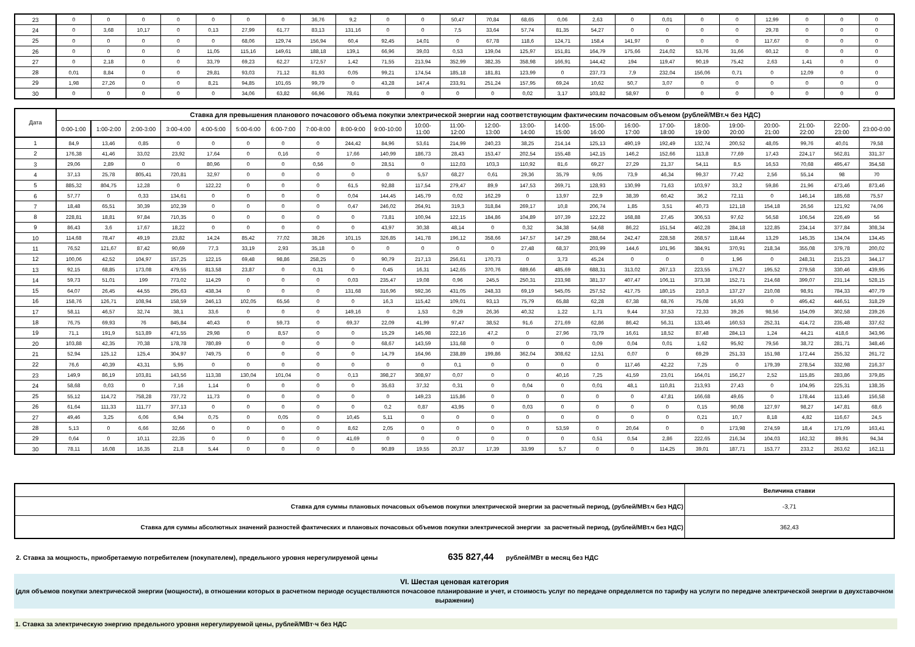| 23 | 0 | 0 | 0 | 0 | 0 | 0 | 0 | 36,76 | 9,2 | 0 | 0 | 50,47 | 70,84 | 68,65 | 0,06 | 2,63 | 0 | 0,01 | 0 | 0 | 12,99 | 0 | 0 | 0 |
| 24 | 0 | 3,68 | 10,17 | 0 | 0,13 | 27,99 | 61,77 | 83,13 | 131,16 | 0 | 0 | 7,5 | 33,64 | 57,74 | 81,35 | 54,27 | 0 | 0 | 0 | 0 | 29,78 | 0 | 0 | 0 |
| 25 | 0 | 0 | 0 | 0 | 0 | 68,06 | 129,74 | 156,94 | 60,4 | 92,45 | 14,01 | 0 | 67,78 | 118,6 | 124,71 | 158,4 | 141,97 | 0 | 0 | 0 | 117,67 | 0 | 0 | 0 |
| 26 | 0 | 0 | 0 | 0 | 11,05 | 115,16 | 149,61 | 188,18 | 139,1 | 66,96 | 39,03 | 0,53 | 139,04 | 125,97 | 151,81 | 164,79 | 175,66 | 214,02 | 53,76 | 31,66 | 60,12 | 0 | 0 | 0 |
| 27 | 0 | 2,18 | 0 | 0 | 33,79 | 69,23 | 62,27 | 172,57 | 1,42 | 71,55 | 213,94 | 352,99 | 382,35 | 358,98 | 166,91 | 144,42 | 194 | 119,47 | 90,19 | 75,42 | 2,63 | 1,41 | 0 | 0 |
| 28 | 0,01 | 8,84 | 0 | 0 | 29,81 | 93,03 | 71,12 | 81,93 | 0,05 | 99,21 | 174,54 | 185,18 | 181,81 | 123,99 | 0 | 237,73 | 7,9 | 232,04 | 156,06 | 0,71 | 0 | 12,09 | 0 | 0 |
| 29 | 1,98 | 27,26 | 0 | 0 | 8,21 | 94,85 | 101,65 | 99,79 | 0 | 43,28 | 147,4 | 233,91 | 251,24 | 157,95 | 69,24 | 10,62 | 50,7 | 3,07 | 0 | 0 | 0 | 0 | 0 | 0 |
| 30 | 0 | 0 | 0 | 0 | 0 | 34,06 | 63,82 | 66,96 | 78,61 | 0 | 0 | 0 | 0 | 0,02 | 3,17 | 103,82 | 58,97 | 0 | 0 | 0 | 0 | 0 | 0 | 0 |
| Дата | Ставка для превышения планового почасового объема покупки электрической энергии над соответствующим фактическим почасовым объемом (рублей/МВт.ч без НДС) | | | | | | | | | | | | | | | | | | | | | | | |
| --- | --- | --- | --- | --- | --- | --- | --- | --- | --- | --- | --- | --- | --- | --- | --- | --- | --- | --- | --- | --- | --- | --- | --- | --- |
| | 0:00-1:00 | 1:00-2:00 | 2:00-3:00 | 3:00-4:00 | 4:00-5:00 | 5:00-6:00 | 6:00-7:00 | 7:00-8:00 | 8:00-9:00 | 9:00-10:00 | 10:00- 11:00 | 11:00- 12:00 | 12:00- 13:00 | 13:00- 14:00 | 14:00- 15:00 | 15:00- 16:00 | 16:00- 17:00 | 17:00- 18:00 | 18:00- 19:00 | 19:00- 20:00 | 20:00- 21:00 | 21:00- 22:00 | 22:00- 23:00 | 23:00-0:00 |
| 1 | 84,9 | 13,46 | 0,85 | 0 | 0 | 0 | 0 | 0 | 244,42 | 84,96 | 53,61 | 214,99 | 240,23 | 38,25 | 214,14 | 125,13 | 490,19 | 192,49 | 132,74 | 200,52 | 48,05 | 99,76 | 40,01 | 79,58 |
| 2 | 176,38 | 41,46 | 33,02 | 23,92 | 17,64 | 0 | 0,16 | 0 | 17,66 | 140,99 | 186,73 | 28,43 | 153,47 | 202,54 | 155,48 | 142,15 | 146,2 | 152,66 | 113,8 | 77,69 | 17,43 | 224,17 | 562,81 | 331,37 |
| 3 | 29,06 | 2,89 | 0 | 0 | 80,96 | 0 | 0 | 0,56 | 0 | 28,51 | 0 | 112,03 | 103,3 | 110,92 | 81,6 | 69,27 | 27,29 | 21,37 | 54,11 | 8,5 | 16,53 | 70,68 | 495,47 | 354,58 |
| 4 | 37,13 | 25,78 | 805,41 | 720,81 | 32,97 | 0 | 0 | 0 | 0 | 0 | 5,57 | 68,27 | 0,61 | 29,36 | 35,79 | 9,05 | 73,9 | 46,34 | 99,37 | 77,42 | 2,56 | 55,14 | 98 | 70 |
| 5 | 885,32 | 804,75 | 12,28 | 0 | 122,22 | 0 | 0 | 0 | 61,5 | 92,88 | 117,54 | 279,47 | 89,9 | 147,53 | 269,71 | 128,93 | 130,99 | 71,63 | 103,97 | 33,2 | 59,86 | 21,96 | 473,46 | 873,46 |
| 6 | 57,77 | 0 | 0,33 | 134,61 | 0 | 0 | 0 | 0 | 0,04 | 144,45 | 145,79 | 0,02 | 162,29 | 0 | 13,97 | 22,9 | 38,39 | 60,42 | 36,2 | 72,11 | 0 | 146,14 | 185,68 | 75,57 |
| 7 | 18,48 | 65,51 | 30,39 | 102,39 | 0 | 0 | 0 | 0 | 0,47 | 246,02 | 264,91 | 319,3 | 318,84 | 269,17 | 10,8 | 206,74 | 1,85 | 3,51 | 40,73 | 121,18 | 154,18 | 26,56 | 121,92 | 74,06 |
| 8 | 228,81 | 18,81 | 97,84 | 710,35 | 0 | 0 | 0 | 0 | 0 | 73,81 | 100,94 | 122,15 | 184,86 | 104,89 | 107,39 | 122,22 | 168,88 | 27,45 | 306,53 | 97,62 | 56,58 | 106,54 | 226,49 | 56 |
| 9 | 86,43 | 3,6 | 17,67 | 18,22 | 0 | 0 | 0 | 0 | 0 | 43,97 | 30,38 | 48,14 | 0 | 0,32 | 34,38 | 54,68 | 86,22 | 151,54 | 462,28 | 284,18 | 122,85 | 234,14 | 377,84 | 308,34 |
| 10 | 114,68 | 78,47 | 49,19 | 23,82 | 14,24 | 85,42 | 77,02 | 38,26 | 101,15 | 326,85 | 141,78 | 196,12 | 358,66 | 147,57 | 147,29 | 288,64 | 242,47 | 228,58 | 268,57 | 118,44 | 13,29 | 145,35 | 134,04 | 134,45 |
| 11 | 76,52 | 121,67 | 87,42 | 90,69 | 77,3 | 33,19 | 2,93 | 35,18 | 0 | 0 | 0 | 0 | 0 | 27,48 | 68,37 | 203,99 | 144,6 | 101,96 | 384,91 | 370,91 | 218,34 | 355,08 | 379,78 | 200,02 |
| 12 | 100,06 | 42,52 | 104,97 | 157,25 | 122,15 | 69,48 | 98,86 | 258,25 | 0 | 90,79 | 217,13 | 256,61 | 170,73 | 0 | 3,73 | 45,24 | 0 | 0 | 0 | 1,96 | 0 | 248,31 | 215,23 | 344,17 |
| 13 | 92,15 | 68,85 | 173,08 | 479,55 | 813,58 | 23,87 | 0 | 0,31 | 0 | 0,45 | 16,31 | 142,65 | 370,76 | 689,66 | 485,69 | 688,31 | 313,02 | 267,13 | 223,55 | 176,27 | 195,52 | 279,58 | 330,46 | 439,95 |
| 14 | 59,73 | 51,01 | 199 | 773,02 | 114,29 | 0 | 0 | 0 | 0,03 | 235,47 | 19,08 | 0,96 | 245,5 | 250,31 | 233,98 | 381,37 | 407,47 | 106,11 | 373,38 | 152,71 | 214,68 | 399,07 | 231,14 | 528,15 |
| 15 | 64,07 | 26,45 | 44,55 | 295,63 | 438,34 | 0 | 0 | 0 | 131,68 | 316,96 | 592,36 | 431,05 | 248,33 | 69,19 | 545,05 | 257,52 | 417,75 | 180,15 | 210,3 | 137,27 | 210,08 | 98,91 | 784,33 | 407,79 |
| 16 | 158,76 | 126,71 | 108,94 | 158,59 | 246,13 | 102,05 | 65,56 | 0 | 0 | 16,3 | 115,42 | 109,01 | 93,13 | 75,79 | 65,88 | 62,28 | 67,38 | 68,76 | 75,08 | 16,93 | 0 | 495,42 | 446,51 | 318,29 |
| 17 | 58,11 | 46,57 | 32,74 | 38,1 | 33,6 | 0 | 0 | 0 | 149,16 | 0 | 1,53 | 0,29 | 26,36 | 40,32 | 1,22 | 1,71 | 9,44 | 37,53 | 72,33 | 39,26 | 98,56 | 154,09 | 302,58 | 239,26 |
| 18 | 76,75 | 69,93 | 76 | 845,84 | 40,43 | 0 | 59,73 | 0 | 69,37 | 22,09 | 41,99 | 97,47 | 38,52 | 91,6 | 271,69 | 62,86 | 86,42 | 56,31 | 133,46 | 160,53 | 252,31 | 414,72 | 235,48 | 337,62 |
| 19 | 71,1 | 191,9 | 513,89 | 471,55 | 29,98 | 0 | 8,57 | 0 | 0 | 15,29 | 145,98 | 222,16 | 47,2 | 0 | 27,96 | 73,79 | 16,61 | 18,52 | 87,48 | 284,13 | 1,24 | 44,21 | 418,6 | 343,96 |
| 20 | 103,88 | 42,35 | 70,38 | 178,78 | 780,89 | 0 | 0 | 0 | 0 | 68,67 | 143,59 | 131,68 | 0 | 0 | 0 | 0,09 | 0,04 | 0,01 | 1,62 | 95,92 | 79,56 | 38,72 | 281,71 | 348,46 |
| 21 | 52,94 | 125,12 | 125,4 | 304,97 | 749,75 | 0 | 0 | 0 | 0 | 14,79 | 164,96 | 238,89 | 199,86 | 362,04 | 308,62 | 12,51 | 0,07 | 0 | 69,29 | 251,33 | 151,98 | 172,44 | 255,32 | 261,72 |
| 22 | 76,6 | 40,39 | 43,31 | 5,95 | 0 | 0 | 0 | 0 | 0 | 0 | 0 | 0,1 | 0 | 0 | 0 | 0 | 117,46 | 42,22 | 7,25 | 0 | 179,39 | 278,54 | 332,98 | 216,37 |
| 23 | 149,9 | 86,19 | 103,81 | 143,56 | 113,38 | 130,04 | 101,04 | 0 | 0,13 | 398,27 | 308,97 | 0,07 | 0 | 0 | 40,16 | 7,25 | 41,59 | 23,01 | 164,01 | 156,27 | 2,52 | 115,85 | 283,86 | 379,85 |
| 24 | 58,68 | 0,03 | 0 | 7,16 | 1,14 | 0 | 0 | 0 | 0 | 35,63 | 37,32 | 0,31 | 0 | 0,04 | 0 | 0,01 | 48,1 | 110,81 | 213,93 | 27,43 | 0 | 104,95 | 225,31 | 138,35 |
| 25 | 55,12 | 114,72 | 758,28 | 737,72 | 11,73 | 0 | 0 | 0 | 0 | 0 | 149,23 | 115,86 | 0 | 0 | 0 | 0 | 0 | 47,81 | 166,68 | 49,65 | 0 | 178,44 | 113,46 | 156,58 |
| 26 | 61,64 | 111,33 | 111,77 | 377,13 | 0 | 0 | 0 | 0 | 0 | 0,2 | 0,87 | 43,95 | 0 | 0,03 | 0 | 0 | 0 | 0 | 0,15 | 90,08 | 127,97 | 98,27 | 147,81 | 68,6 |
| 27 | 49,46 | 3,25 | 6,06 | 6,94 | 0,75 | 0 | 0,05 | 0 | 10,45 | 5,11 | 0 | 0 | 0 | 0 | 0 | 0 | 0 | 0 | 0,21 | 10,7 | 8,18 | 4,82 | 116,67 | 24,5 |
| 28 | 5,13 | 0 | 6,66 | 32,66 | 0 | 0 | 0 | 0 | 8,62 | 2,05 | 0 | 0 | 0 | 0 | 53,59 | 0 | 20,64 | 0 | 0 | 173,98 | 274,59 | 18,4 | 171,09 | 163,41 |
| 29 | 0,64 | 0 | 10,11 | 22,35 | 0 | 0 | 0 | 0 | 41,69 | 0 | 0 | 0 | 0 | 0 | 0 | 0,51 | 0,54 | 2,86 | 222,65 | 216,34 | 104,03 | 162,32 | 89,91 | 94,34 |
| 30 | 78,11 | 16,08 | 16,35 | 21,8 | 5,44 | 0 | 0 | 0 | 0 | 90,89 | 19,55 | 20,37 | 17,39 | 33,99 | 5,7 | 0 | 0 | 114,25 | 39,01 | 187,71 | 153,77 | 233,2 | 263,62 | 162,11 |
| | Величина ставки |
| --- | --- |
| Ставка для суммы плановых почасовых объемов покупки электрической энергии за расчетный период, (рублей/МВт.ч без НДС) | -3,71 |
| Ставка для суммы абсолютных значений разностей фактических и плановых почасовых объемов покупки электрической энергии за расчетный период, (рублей/МВт.ч без НДС) | 362,43 |
2. Ставка за мощность, приобретаемую потребителем (покупателем), предельного уровня нерегулируемой цены 635 827,44 рублей/МВт в месяц без НДС
VI. Шестая ценовая категория
(для объемов покупки электрической энергии (мощности), в отношении которых в расчетном периоде осуществляются почасовое планирование и учет, и стоимость услуг по передаче определяется по тарифу на услуги по передаче электрической энергии в двухставочном выражении)
1. Ставка за электрическую энергию предельного уровня нерегулируемой цены, рублей/МВт·ч без НДС